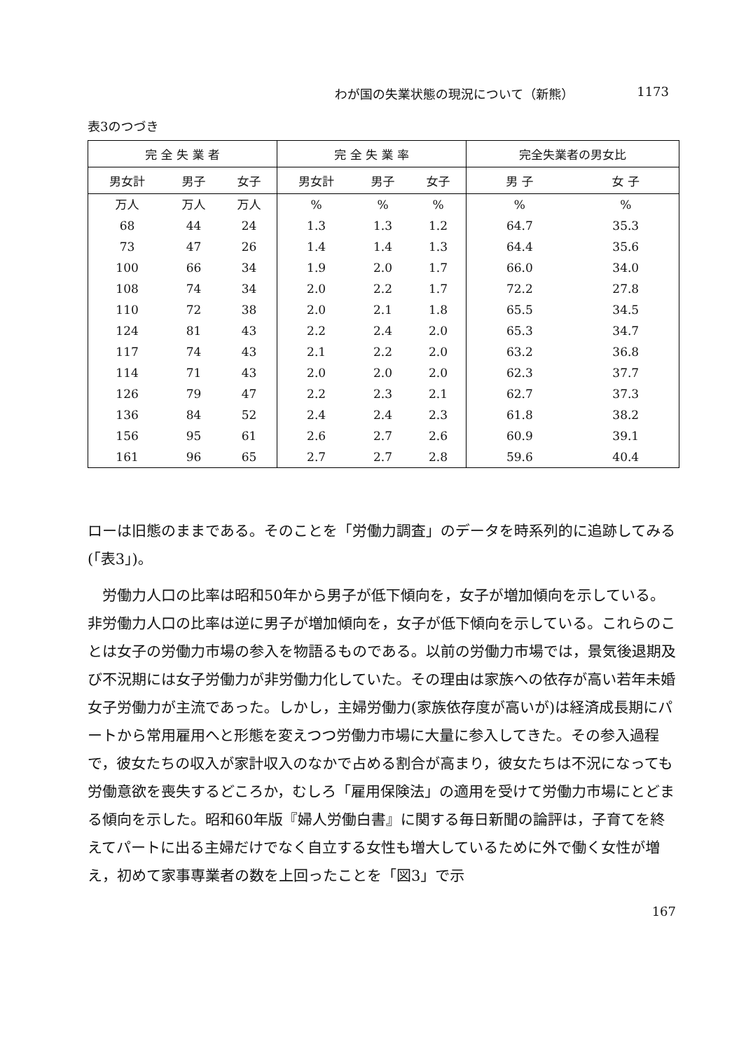わが国の失業状態の現況について（新熊） 1173
表3のつづき
| 完 全 失 業 者 | | | 完 全 失 業 率 | | | 完全失業者の男女比 | |
| --- | --- | --- | --- | --- | --- | --- | --- |
| 男女計 | 男子 | 女子 | 男女計 | 男子 | 女子 | 男 子 | 女 子 |
| 万人 | 万人 | 万人 | % | % | % | % | % |
| 68 | 44 | 24 | 1.3 | 1.3 | 1.2 | 64.7 | 35.3 |
| 73 | 47 | 26 | 1.4 | 1.4 | 1.3 | 64.4 | 35.6 |
| 100 | 66 | 34 | 1.9 | 2.0 | 1.7 | 66.0 | 34.0 |
| 108 | 74 | 34 | 2.0 | 2.2 | 1.7 | 72.2 | 27.8 |
| 110 | 72 | 38 | 2.0 | 2.1 | 1.8 | 65.5 | 34.5 |
| 124 | 81 | 43 | 2.2 | 2.4 | 2.0 | 65.3 | 34.7 |
| 117 | 74 | 43 | 2.1 | 2.2 | 2.0 | 63.2 | 36.8 |
| 114 | 71 | 43 | 2.0 | 2.0 | 2.0 | 62.3 | 37.7 |
| 126 | 79 | 47 | 2.2 | 2.3 | 2.1 | 62.7 | 37.3 |
| 136 | 84 | 52 | 2.4 | 2.4 | 2.3 | 61.8 | 38.2 |
| 156 | 95 | 61 | 2.6 | 2.7 | 2.6 | 60.9 | 39.1 |
| 161 | 96 | 65 | 2.7 | 2.7 | 2.8 | 59.6 | 40.4 |
ローは旧態のままである。そのことを「労働力調査」のデータを時系列的に追跡してみる(「表3」)。
労働力人口の比率は昭和50年から男子が低下傾向を，女子が増加傾向を示している。非労働力人口の比率は逆に男子が増加傾向を，女子が低下傾向を示している。これらのことは女子の労働力市場の参入を物語るものである。以前の労働力市場では，景気後退期及び不況期には女子労働力が非労働力化していた。その理由は家族への依存が高い若年未婚女子労働力が主流であった。しかし，主婦労働力(家族依存度が高いが)は経済成長期にパートから常用雇用へと形態を変えつつ労働力市場に大量に参入してきた。その参入過程で，彼女たちの収入が家計収入のなかで占める割合が高まり，彼女たちは不況になっても労働意欲を喪失するどころか，むしろ「雇用保険法」の適用を受けて労働力市場にとどまる傾向を示した。昭和60年版『婦人労働白書』に関する毎日新聞の論評は，子育てを終えてパートに出る主婦だけでなく自立する女性も増大しているために外で働く女性が増え，初めて家事専業者の数を上回ったことを「図3」で示
167